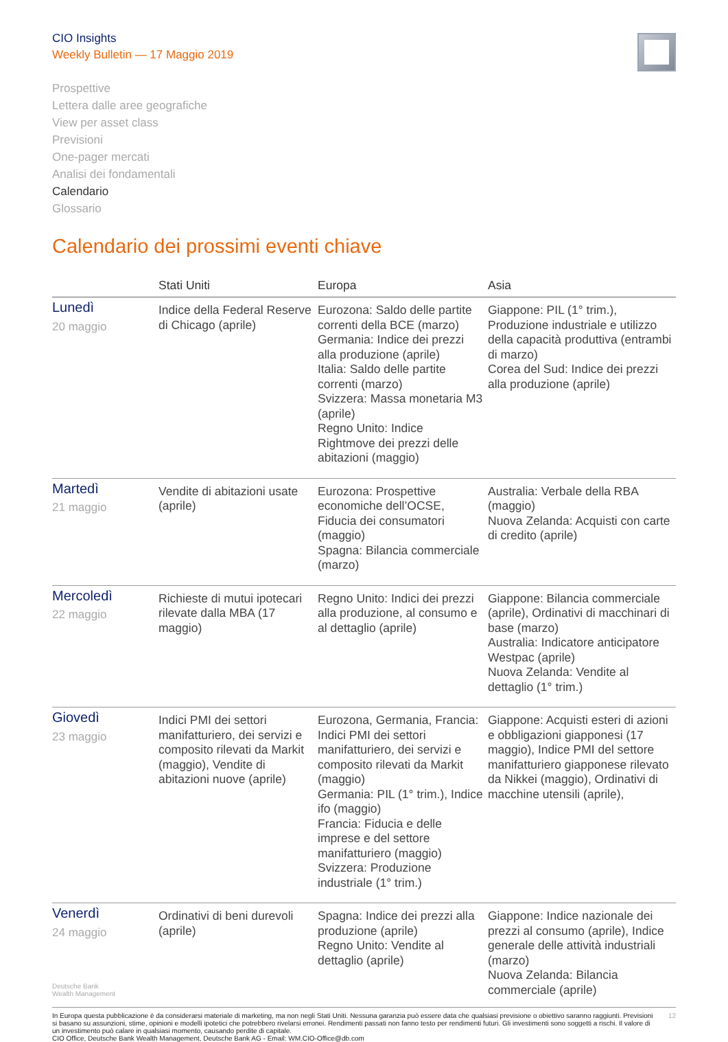CIO Insights
Weekly Bulletin — 17 Maggio 2019
Prospettive
Lettera dalle aree geografiche
View per asset class
Previsioni
One-pager mercati
Analisi dei fondamentali
Calendario
Glossario
Calendario dei prossimi eventi chiave
| | Stati Uniti | Europa | Asia |
| --- | --- | --- | --- |
| Lunedì 20 maggio | Indice della Federal Reserve di Chicago (aprile) | Eurozona: Saldo delle partite correnti della BCE (marzo) Germania: Indice dei prezzi alla produzione (aprile) Italia: Saldo delle partite correnti (marzo) Svizzera: Massa monetaria M3 (aprile) Regno Unito: Indice Rightmove dei prezzi delle abitazioni (maggio) | Giappone: PIL (1° trim.), Produzione industriale e utilizzo della capacità produttiva (entrambi di marzo) Corea del Sud: Indice dei prezzi alla produzione (aprile) |
| Martedì 21 maggio | Vendite di abitazioni usate (aprile) | Eurozona: Prospettive economiche dell’OCSE, Fiducia dei consumatori (maggio) Spagna: Bilancia commerciale (marzo) | Australia: Verbale della RBA (maggio) Nuova Zelanda: Acquisti con carte di credito (aprile) |
| Mercoledì 22 maggio | Richieste di mutui ipotecari rilevate dalla MBA (17 maggio) | Regno Unito: Indici dei prezzi alla produzione, al consumo e al dettaglio (aprile) | Giappone: Bilancia commerciale (aprile), Ordinativi di macchinari di base (marzo) Australia: Indicatore anticipatore Westpac (aprile) Nuova Zelanda: Vendite al dettaglio (1° trim.) |
| Giovedì 23 maggio | Indici PMI dei settori manifatturiero, dei servizi e composito rilevati da Markit (maggio), Vendite di abitazioni nuove (aprile) | Eurozona, Germania, Francia: Indici PMI dei settori manifatturiero, dei servizi e composito rilevati da Markit (maggio) Germania: PIL (1° trim.), Indice ifo (maggio) Francia: Fiducia e delle imprese e del settore manifatturiero (maggio) Svizzera: Produzione industriale (1° trim.) | Giappone: Acquisti esteri di azioni e obbligazioni giapponesi (17 maggio), Indice PMI del settore manifatturiero giapponese rilevato da Nikkei (maggio), Ordinativi di macchine utensili (aprile), |
| Venerdì 24 maggio | Ordinativi di beni durevoli (aprile) | Spagna: Indice dei prezzi alla produzione (aprile) Regno Unito: Vendite al dettaglio (aprile) | Giappone: Indice nazionale dei prezzi al consumo (aprile), Indice generale delle attività industriali (marzo) Nuova Zelanda: Bilancia commerciale (aprile) |
Deutsche Bank
Wealth Management
In Europa questa pubblicazione è da considerarsi materiale di marketing, ma non negli Stati Uniti. Nessuna garanzia può essere data che qualsiasi previsione o obiettivo saranno raggiunti. Previsioni si basano su assunzioni, stime, opinioni e modelli ipotetici che potrebbero rivelarsi erronei. Rendimenti passati non fanno testo per rendimenti futuri. Gli investimenti sono soggetti a rischi. Il valore di un investimento può calare in qualsiasi momento, causando perdite di capitale.
CIO Office, Deutsche Bank Wealth Management, Deutsche Bank AG - Email: WM.CIO-Office@db.com
12